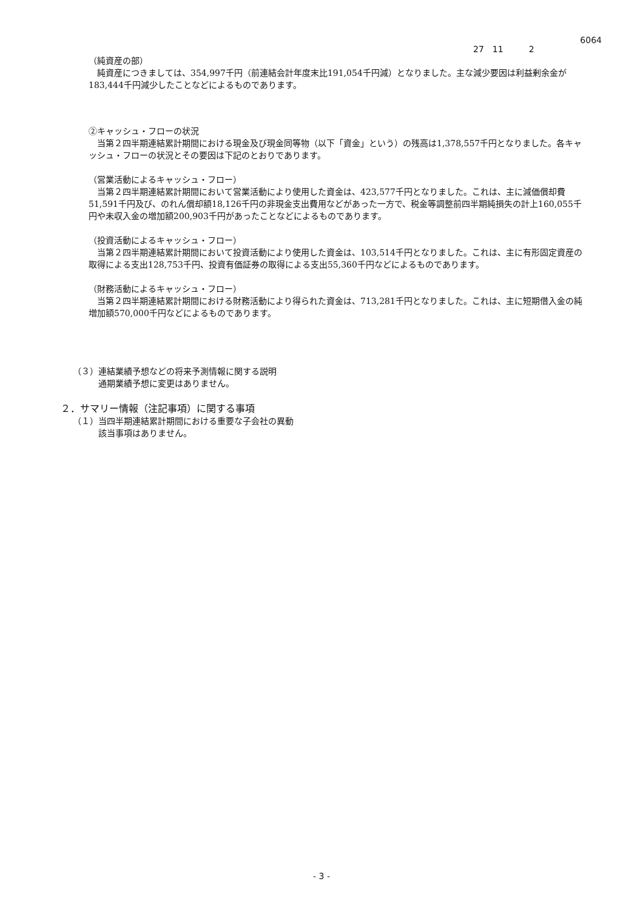6064
27　11　　　2
（純資産の部）
純資産につきましては、354,997千円（前連結会計年度末比191,054千円減）となりました。主な減少要因は利益剰余金が183,444千円減少したことなどによるものであります。
②キャッシュ・フローの状況
当第２四半期連結累計期間における現金及び現金同等物（以下「資金」という）の残高は1,378,557千円となりました。各キャッシュ・フローの状況とその要因は下記のとおりであります。
（営業活動によるキャッシュ・フロー）
当第２四半期連結累計期間において営業活動により使用した資金は、423,577千円となりました。これは、主に減価償却費51,591千円及び、のれん償却額18,126千円の非現金支出費用などがあった一方で、税金等調整前四半期純損失の計上160,055千円や未収入金の増加額200,903千円があったことなどによるものであります。
（投資活動によるキャッシュ・フロー）
当第２四半期連結累計期間において投資活動により使用した資金は、103,514千円となりました。これは、主に有形固定資産の取得による支出128,753千円、投資有価証券の取得による支出55,360千円などによるものであります。
（財務活動によるキャッシュ・フロー）
当第２四半期連結累計期間における財務活動により得られた資金は、713,281千円となりました。これは、主に短期借入金の純増加額570,000千円などによるものであります。
（３）連結業績予想などの将来予測情報に関する説明
通期業績予想に変更はありません。
２．サマリー情報（注記事項）に関する事項
（１）当四半期連結累計期間における重要な子会社の異動
該当事項はありません。
- 3 -